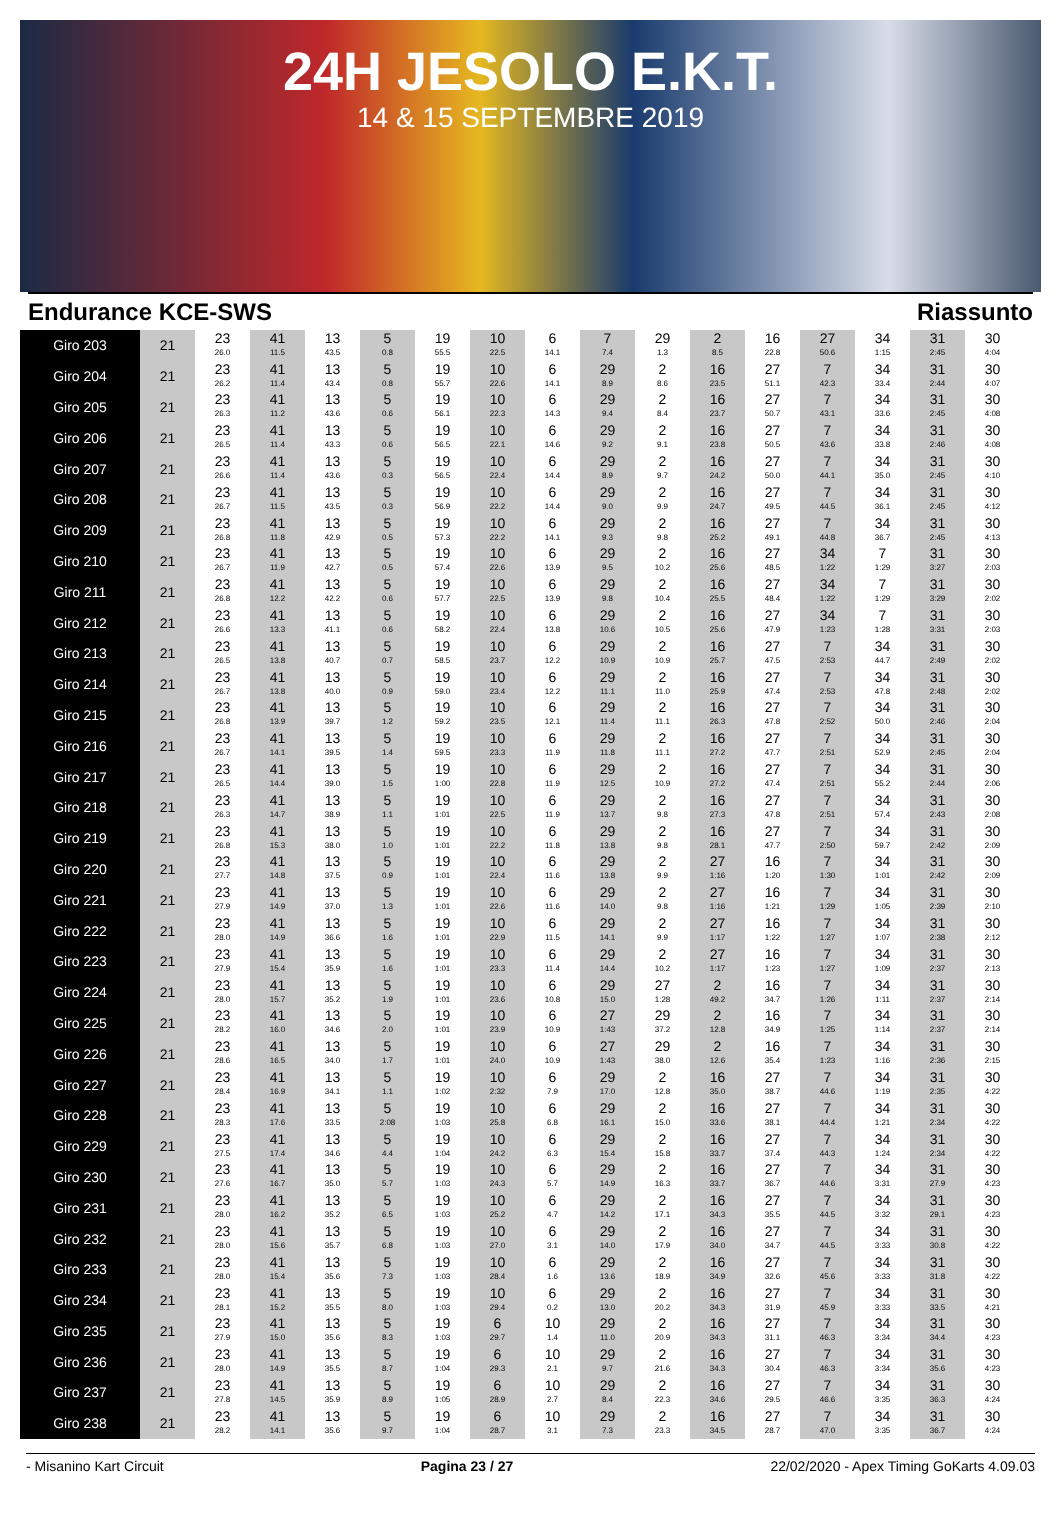24H JESOLO E.K.T.
14 & 15 SEPTEMBRE 2019
Endurance KCE-SWS Riassunto
| Giro 203 | 21 | 23 26.0 | 41 11.5 | 13 43.5 | 5 0.8 | 19 55.5 | 10 22.5 | 6 14.1 | 7 7.4 | 29 1.3 | 2 8.5 | 16 22.8 | 27 50.6 | 34 1:15 | 31 2:45 | 30 4:04 |
| Giro 204 | 21 | 23 26.2 | 41 11.4 | 13 43.4 | 5 0.8 | 19 55.7 | 10 22.6 | 6 14.1 | 29 8.9 | 2 8.6 | 16 23.5 | 27 51.1 | 7 42.3 | 34 33.4 | 31 2:44 | 30 4:07 |
| Giro 205 | 21 | 23 26.3 | 41 11.2 | 13 43.6 | 5 0.6 | 19 56.1 | 10 22.3 | 6 14.3 | 29 9.4 | 2 8.4 | 16 23.7 | 27 50.7 | 7 43.1 | 34 33.6 | 31 2:45 | 30 4:08 |
| Giro 206 | 21 | 23 26.5 | 41 11.4 | 13 43.3 | 5 0.6 | 19 56.5 | 10 22.1 | 6 14.6 | 29 9.2 | 2 9.1 | 16 23.8 | 27 50.5 | 7 43.6 | 34 33.8 | 31 2:46 | 30 4:08 |
| Giro 207 | 21 | 23 26.6 | 41 11.4 | 13 43.6 | 5 0.3 | 19 56.5 | 10 22.4 | 6 14.4 | 29 8.9 | 2 9.7 | 16 24.2 | 27 50.0 | 7 44.1 | 34 35.0 | 31 2:45 | 30 4:10 |
| Giro 208 | 21 | 23 26.7 | 41 11.5 | 13 43.5 | 5 0.3 | 19 56.9 | 10 22.2 | 6 14.4 | 29 9.0 | 2 9.9 | 16 24.7 | 27 49.5 | 7 44.5 | 34 36.1 | 31 2:45 | 30 4:12 |
| Giro 209 | 21 | 23 26.8 | 41 11.8 | 13 42.9 | 5 0.5 | 19 57.3 | 10 22.2 | 6 14.1 | 29 9.3 | 2 9.8 | 16 25.2 | 27 49.1 | 7 44.8 | 34 36.7 | 31 2:45 | 30 4:13 |
| Giro 210 | 21 | 23 26.7 | 41 11.9 | 13 42.7 | 5 0.5 | 19 57.4 | 10 22.6 | 6 13.9 | 29 9.5 | 2 10.2 | 16 25.6 | 27 48.5 | 34 1:22 | 7 1:29 | 31 3:27 | 30 2:03 |
| Giro 211 | 21 | 23 26.8 | 41 12.2 | 13 42.2 | 5 0.6 | 19 57.7 | 10 22.5 | 6 13.9 | 29 9.8 | 2 10.4 | 16 25.5 | 27 48.4 | 34 1:22 | 7 1:29 | 31 3:29 | 30 2:02 |
| Giro 212 | 21 | 23 26.6 | 41 13.3 | 13 41.1 | 5 0.6 | 19 58.2 | 10 22.4 | 6 13.8 | 29 10.6 | 2 10.5 | 16 25.6 | 27 47.9 | 34 1:23 | 7 1:28 | 31 3:31 | 30 2:03 |
| Giro 213 | 21 | 23 26.5 | 41 13.8 | 13 40.7 | 5 0.7 | 19 58.5 | 10 23.7 | 6 12.2 | 29 10.9 | 2 10.9 | 16 25.7 | 27 47.5 | 7 2:53 | 34 44.7 | 31 2:49 | 30 2:02 |
| Giro 214 | 21 | 23 26.7 | 41 13.8 | 13 40.0 | 5 0.9 | 19 59.0 | 10 23.4 | 6 12.2 | 29 11.1 | 2 11.0 | 16 25.9 | 27 47.4 | 7 2:53 | 34 47.8 | 31 2:48 | 30 2:02 |
| Giro 215 | 21 | 23 26.8 | 41 13.9 | 13 39.7 | 5 1.2 | 19 59.2 | 10 23.5 | 6 12.1 | 29 11.4 | 2 11.1 | 16 26.3 | 27 47.8 | 7 2:52 | 34 50.0 | 31 2:46 | 30 2:04 |
| Giro 216 | 21 | 23 26.7 | 41 14.1 | 13 39.5 | 5 1.4 | 19 59.5 | 10 23.3 | 6 11.9 | 29 11.8 | 2 11.1 | 16 27.2 | 27 47.7 | 7 2:51 | 34 52.9 | 31 2:45 | 30 2:04 |
| Giro 217 | 21 | 23 26.5 | 41 14.4 | 13 39.0 | 5 1.5 | 19 1:00 | 10 22.8 | 6 11.9 | 29 12.5 | 2 10.9 | 16 27.2 | 27 47.4 | 7 2:51 | 34 55.2 | 31 2:44 | 30 2:06 |
| Giro 218 | 21 | 23 26.3 | 41 14.7 | 13 38.9 | 5 1.1 | 19 1:01 | 10 22.5 | 6 11.9 | 29 13.7 | 2 9.8 | 16 27.3 | 27 47.8 | 7 2:51 | 34 57.4 | 31 2:43 | 30 2:08 |
| Giro 219 | 21 | 23 26.8 | 41 15.3 | 13 38.0 | 5 1.0 | 19 1:01 | 10 22.2 | 6 11.8 | 29 13.8 | 2 9.8 | 16 28.1 | 27 47.7 | 7 2:50 | 34 59.7 | 31 2:42 | 30 2:09 |
| Giro 220 | 21 | 23 27.7 | 41 14.8 | 13 37.5 | 5 0.9 | 19 1:01 | 10 22.4 | 6 11.6 | 29 13.8 | 2 9.9 | 27 1:16 | 16 1:20 | 7 1:30 | 34 1:01 | 31 2:42 | 30 2:09 |
| Giro 221 | 21 | 23 27.9 | 41 14.9 | 13 37.0 | 5 1.3 | 19 1:01 | 10 22.6 | 6 11.6 | 29 14.0 | 2 9.8 | 27 1:16 | 16 1:21 | 7 1:29 | 34 1:05 | 31 2:39 | 30 2:10 |
| Giro 222 | 21 | 23 28.0 | 41 14.9 | 13 36.6 | 5 1.6 | 19 1:01 | 10 22.9 | 6 11.5 | 29 14.1 | 2 9.9 | 27 1:17 | 16 1:22 | 7 1:27 | 34 1:07 | 31 2:38 | 30 2:12 |
| Giro 223 | 21 | 23 27.9 | 41 15.4 | 13 35.9 | 5 1.6 | 19 1:01 | 10 23.3 | 6 11.4 | 29 14.4 | 2 10.2 | 27 1:17 | 16 1:23 | 7 1:27 | 34 1:09 | 31 2:37 | 30 2:13 |
| Giro 224 | 21 | 23 28.0 | 41 15.7 | 13 35.2 | 5 1.9 | 19 1:01 | 10 23.6 | 6 10.8 | 29 15.0 | 27 1:28 | 2 49.2 | 16 34.7 | 7 1:26 | 34 1:11 | 31 2:37 | 30 2:14 |
| Giro 225 | 21 | 23 28.2 | 41 16.0 | 13 34.6 | 5 2.0 | 19 1:01 | 10 23.9 | 6 10.9 | 27 1:43 | 29 37.2 | 2 12.8 | 16 34.9 | 7 1:25 | 34 1:14 | 31 2:37 | 30 2:14 |
| Giro 226 | 21 | 23 28.6 | 41 16.5 | 13 34.0 | 5 1.7 | 19 1:01 | 10 24.0 | 6 10.9 | 27 1:43 | 29 38.0 | 2 12.6 | 16 35.4 | 7 1:23 | 34 1:16 | 31 2:36 | 30 2:15 |
| Giro 227 | 21 | 23 28.4 | 41 16.9 | 13 34.1 | 5 1.1 | 19 1:02 | 10 2:32 | 6 7.9 | 29 17.0 | 2 12.8 | 16 35.0 | 27 38.7 | 7 44.6 | 34 1:19 | 31 2:35 | 30 4:22 |
| Giro 228 | 21 | 23 28.3 | 41 17.6 | 13 33.5 | 5 2:08 | 19 1:03 | 10 25.8 | 6 6.8 | 29 16.1 | 2 15.0 | 16 33.6 | 27 38.1 | 7 44.4 | 34 1:21 | 31 2:34 | 30 4:22 |
| Giro 229 | 21 | 23 27.5 | 41 17.4 | 13 34.6 | 5 4.4 | 19 1:04 | 10 24.2 | 6 6.3 | 29 15.4 | 2 15.8 | 16 33.7 | 27 37.4 | 7 44.3 | 34 1:24 | 31 2:34 | 30 4:22 |
| Giro 230 | 21 | 23 27.6 | 41 16.7 | 13 35.0 | 5 5.7 | 19 1:03 | 10 24.3 | 6 5.7 | 29 14.9 | 2 16.3 | 16 33.7 | 27 36.7 | 7 44.6 | 34 3:31 | 31 27.9 | 30 4:23 |
| Giro 231 | 21 | 23 28.0 | 41 16.2 | 13 35.2 | 5 6.5 | 19 1:03 | 10 25.2 | 6 4.7 | 29 14.2 | 2 17.1 | 16 34.3 | 27 35.5 | 7 44.5 | 34 3:32 | 31 29.1 | 30 4:23 |
| Giro 232 | 21 | 23 28.0 | 41 15.6 | 13 35.7 | 5 6.8 | 19 1:03 | 10 27.0 | 6 3.1 | 29 14.0 | 2 17.9 | 16 34.0 | 27 34.7 | 7 44.5 | 34 3:33 | 31 30.8 | 30 4:22 |
| Giro 233 | 21 | 23 28.0 | 41 15.4 | 13 35.6 | 5 7.3 | 19 1:03 | 10 28.4 | 6 1.6 | 29 13.6 | 2 18.9 | 16 34.9 | 27 32.6 | 7 45.6 | 34 3:33 | 31 31.8 | 30 4:22 |
| Giro 234 | 21 | 23 28.1 | 41 15.2 | 13 35.5 | 5 8.0 | 19 1:03 | 10 29.4 | 6 0.2 | 29 13.0 | 2 20.2 | 16 34.3 | 27 31.9 | 7 45.9 | 34 3:33 | 31 33.5 | 30 4:21 |
| Giro 235 | 21 | 23 27.9 | 41 15.0 | 13 35.6 | 5 8.3 | 19 1:03 | 6 29.7 | 10 1.4 | 29 11.0 | 2 20.9 | 16 34.3 | 27 31.1 | 7 46.3 | 34 3:34 | 31 34.4 | 30 4:23 |
| Giro 236 | 21 | 23 28.0 | 41 14.9 | 13 35.5 | 5 8.7 | 19 1:04 | 6 29.3 | 10 2.1 | 29 9.7 | 2 21.6 | 16 34.3 | 27 30.4 | 7 46.3 | 34 3:34 | 31 35.6 | 30 4:23 |
| Giro 237 | 21 | 23 27.8 | 41 14.5 | 13 35.9 | 5 8.9 | 19 1:05 | 6 28.9 | 10 2.7 | 29 8.4 | 2 22.3 | 16 34.6 | 27 29.5 | 7 46.6 | 34 3:35 | 31 36.3 | 30 4:24 |
| Giro 238 | 21 | 23 28.2 | 41 14.1 | 13 35.6 | 5 9.7 | 19 1:04 | 6 28.7 | 10 3.1 | 29 7.3 | 2 23.3 | 16 34.5 | 27 28.7 | 7 47.0 | 34 3:35 | 31 36.7 | 30 4:24 |
- Misanino Kart Circuit Pagina 23 / 27 22/02/2020 - Apex Timing GoKarts 4.09.03